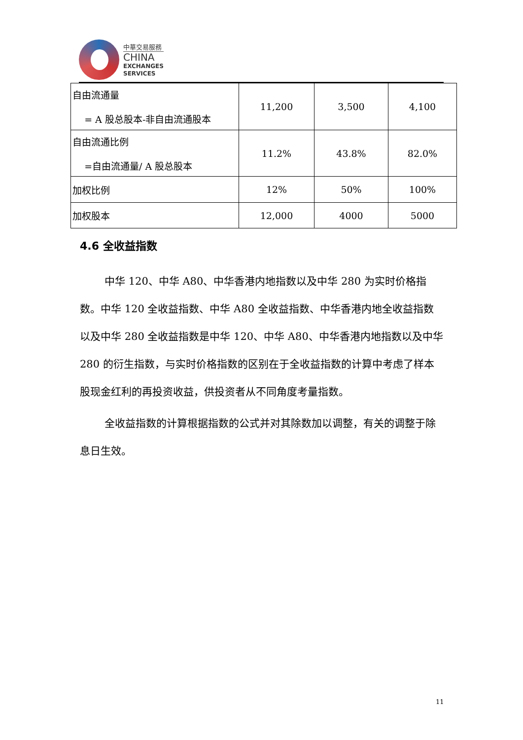中華交易服務
CHINA
EXCHANGES
SERVICES
| 自由流通量 = A 股总股本-非自由流通股本 | 11,200 | 3,500 | 4,100 |
| 自由流通比例 =自由流通量/ A 股总股本 | 11.2% | 43.8% | 82.0% |
| 加权比例 | 12% | 50% | 100% |
| 加权股本 | 12,000 | 4000 | 5000 |
4.6 全收益指数
中华 120、中华 A80、中华香港内地指数以及中华 280 为实时价格指数。中华 120 全收益指数、中华 A80 全收益指数、中华香港内地全收益指数以及中华 280 全收益指数是中华 120、中华 A80、中华香港内地指数以及中华 280 的衍生指数，与实时价格指数的区别在于全收益指数的计算中考虑了样本股现金红利的再投资收益，供投资者从不同角度考量指数。
全收益指数的计算根据指数的公式并对其除数加以调整，有关的调整于除息日生效。
11